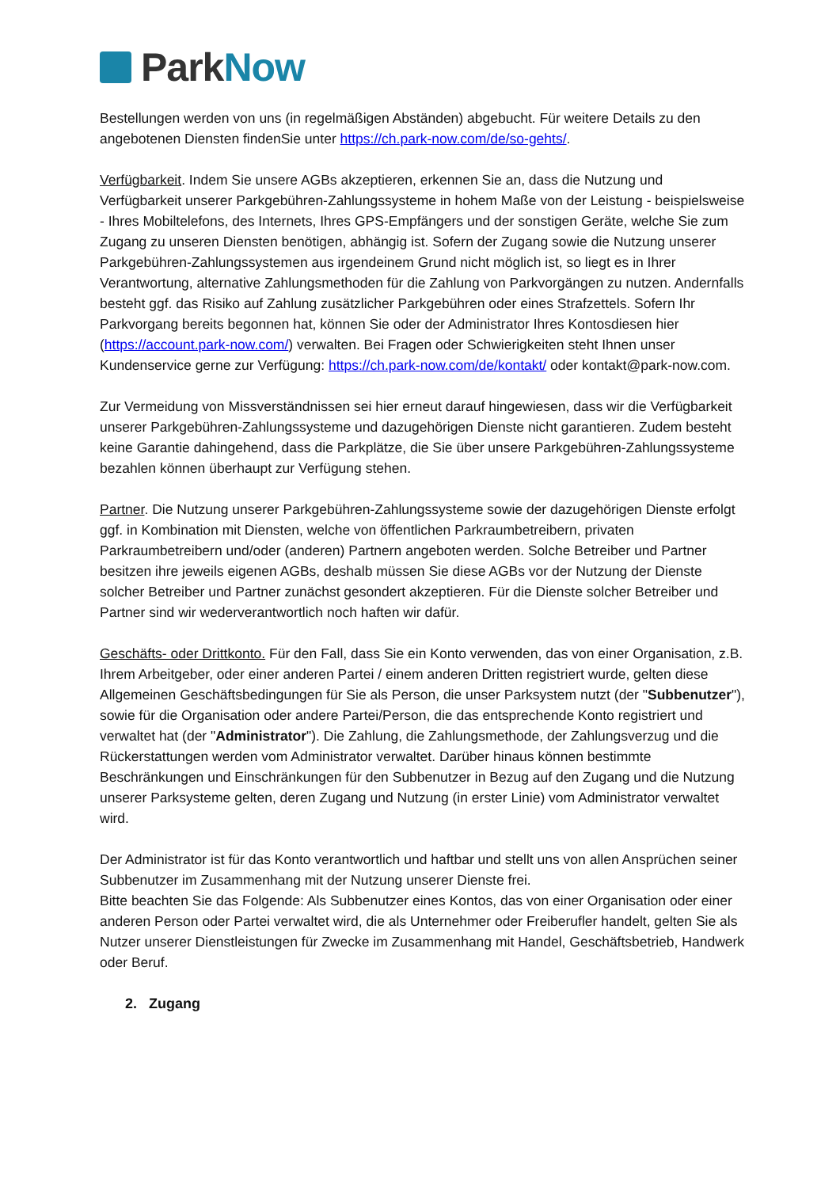Park Now
Bestellungen werden von uns (in regelmäßigen Abständen) abgebucht. Für weitere Details zu den angebotenen Diensten findenSie unter https://ch.park-now.com/de/so-gehts/.
Verfügbarkeit. Indem Sie unsere AGBs akzeptieren, erkennen Sie an, dass die Nutzung und Verfügbarkeit unserer Parkgebühren-Zahlungssysteme in hohem Maße von der Leistung - beispielsweise - Ihres Mobiltelefons, des Internets, Ihres GPS-Empfängers und der sonstigen Geräte, welche Sie zum Zugang zu unseren Diensten benötigen, abhängig ist. Sofern der Zugang sowie die Nutzung unserer Parkgebühren-Zahlungssystemen aus irgendeinem Grund nicht möglich ist, so liegt es in Ihrer Verantwortung, alternative Zahlungsmethoden für die Zahlung von Parkvorgängen zu nutzen. Andernfalls besteht ggf. das Risiko auf Zahlung zusätzlicher Parkgebühren oder eines Strafzettels. Sofern Ihr Parkvorgang bereits begonnen hat, können Sie oder der Administrator Ihres Kontosdiesen hier (https://account.park-now.com/) verwalten. Bei Fragen oder Schwierigkeiten steht Ihnen unser Kundenservice gerne zur Verfügung: https://ch.park-now.com/de/kontakt/ oder kontakt@park-now.com.
Zur Vermeidung von Missverständnissen sei hier erneut darauf hingewiesen, dass wir die Verfügbarkeit unserer Parkgebühren-Zahlungssysteme und dazugehörigen Dienste nicht garantieren. Zudem besteht keine Garantie dahingehend, dass die Parkplätze, die Sie über unsere Parkgebühren-Zahlungssysteme bezahlen können überhaupt zur Verfügung stehen.
Partner. Die Nutzung unserer Parkgebühren-Zahlungssysteme sowie der dazugehörigen Dienste erfolgt ggf. in Kombination mit Diensten, welche von öffentlichen Parkraumbetreibern, privaten Parkraumbetreibern und/oder (anderen) Partnern angeboten werden. Solche Betreiber und Partner besitzen ihre jeweils eigenen AGBs, deshalb müssen Sie diese AGBs vor der Nutzung der Dienste solcher Betreiber und Partner zunächst gesondert akzeptieren. Für die Dienste solcher Betreiber und Partner sind wir wederverantwortlich noch haften wir dafür.
Geschäfts- oder Drittkonto. Für den Fall, dass Sie ein Konto verwenden, das von einer Organisation, z.B. Ihrem Arbeitgeber, oder einer anderen Partei / einem anderen Dritten registriert wurde, gelten diese Allgemeinen Geschäftsbedingungen für Sie als Person, die unser Parksystem nutzt (der "Subbenutzer"), sowie für die Organisation oder andere Partei/Person, die das entsprechende Konto registriert und verwaltet hat (der "Administrator"). Die Zahlung, die Zahlungsmethode, der Zahlungsverzug und die Rückerstattungen werden vom Administrator verwaltet. Darüber hinaus können bestimmte Beschränkungen und Einschränkungen für den Subbenutzer in Bezug auf den Zugang und die Nutzung unserer Parksysteme gelten, deren Zugang und Nutzung (in erster Linie) vom Administrator verwaltet wird.
Der Administrator ist für das Konto verantwortlich und haftbar und stellt uns von allen Ansprüchen seiner Subbenutzer im Zusammenhang mit der Nutzung unserer Dienste frei.
Bitte beachten Sie das Folgende: Als Subbenutzer eines Kontos, das von einer Organisation oder einer anderen Person oder Partei verwaltet wird, die als Unternehmer oder Freiberufler handelt, gelten Sie als Nutzer unserer Dienstleistungen für Zwecke im Zusammenhang mit Handel, Geschäftsbetrieb, Handwerk oder Beruf.
2. Zugang